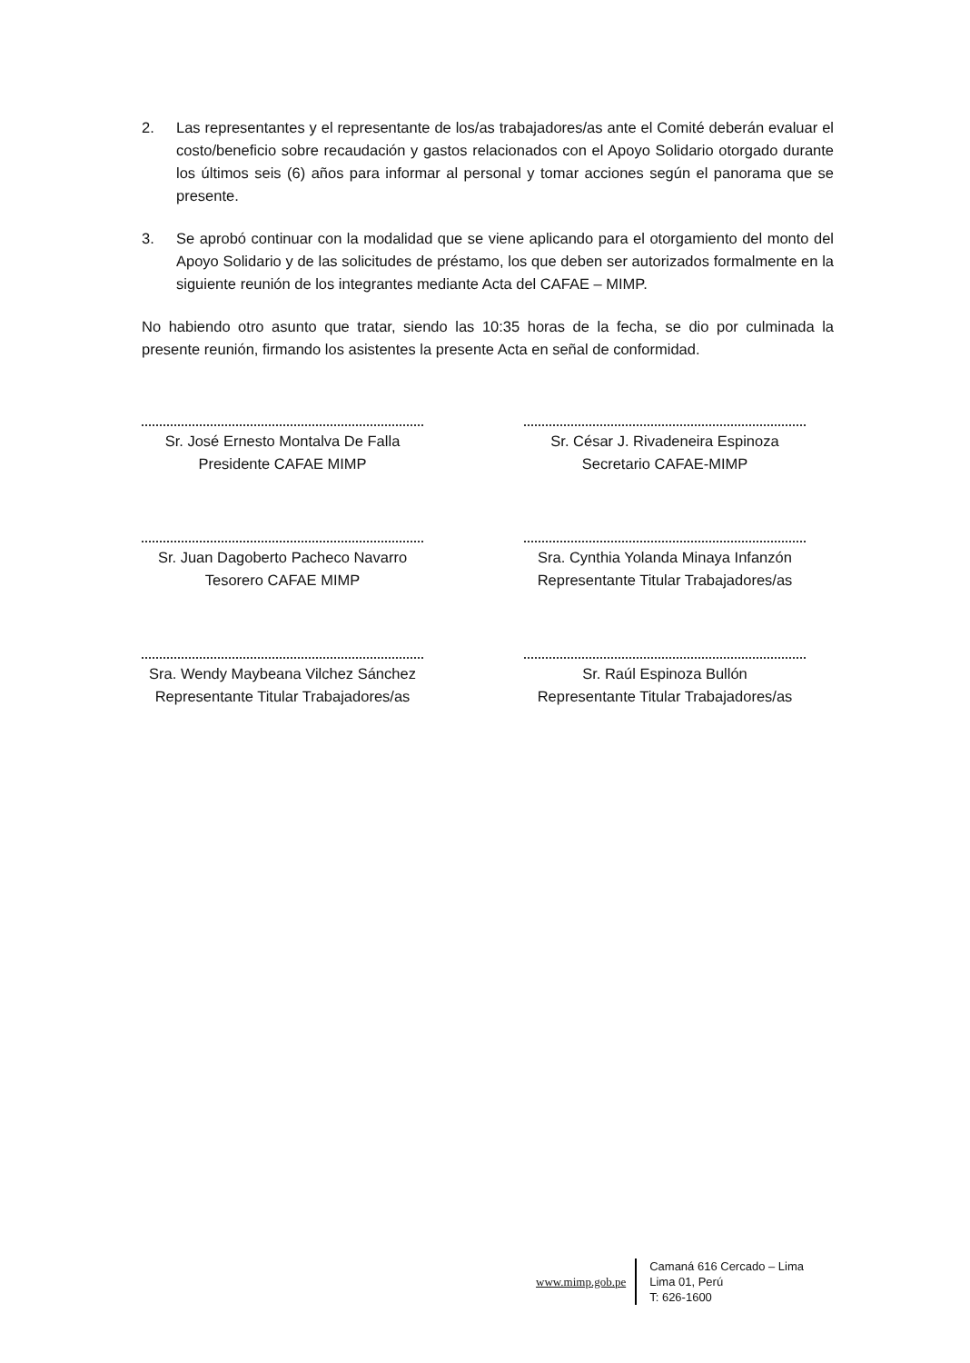2. Las representantes y el representante de los/as trabajadores/as ante el Comité deberán evaluar el costo/beneficio sobre recaudación y gastos relacionados con el Apoyo Solidario otorgado durante los últimos seis (6) años para informar al personal y tomar acciones según el panorama que se presente.
3. Se aprobó continuar con la modalidad que se viene aplicando para el otorgamiento del monto del Apoyo Solidario y de las solicitudes de préstamo, los que deben ser autorizados formalmente en la siguiente reunión de los integrantes mediante Acta del CAFAE – MIMP.
No habiendo otro asunto que tratar, siendo las 10:35 horas de la fecha, se dio por culminada la presente reunión, firmando los asistentes la presente Acta en señal de conformidad.
Sr. José Ernesto Montalva De Falla
Presidente CAFAE MIMP
Sr. César J. Rivadeneira Espinoza
Secretario CAFAE-MIMP
Sr. Juan Dagoberto Pacheco Navarro
Tesorero CAFAE MIMP
Sra. Cynthia Yolanda Minaya Infanzón
Representante Titular Trabajadores/as
Sra. Wendy Maybeana Vilchez Sánchez
Representante Titular Trabajadores/as
Sr. Raúl Espinoza Bullón
Representante Titular Trabajadores/as
www.mimp.gob.pe
Camaná 616 Cercado – Lima
Lima 01, Perú
T: 626-1600